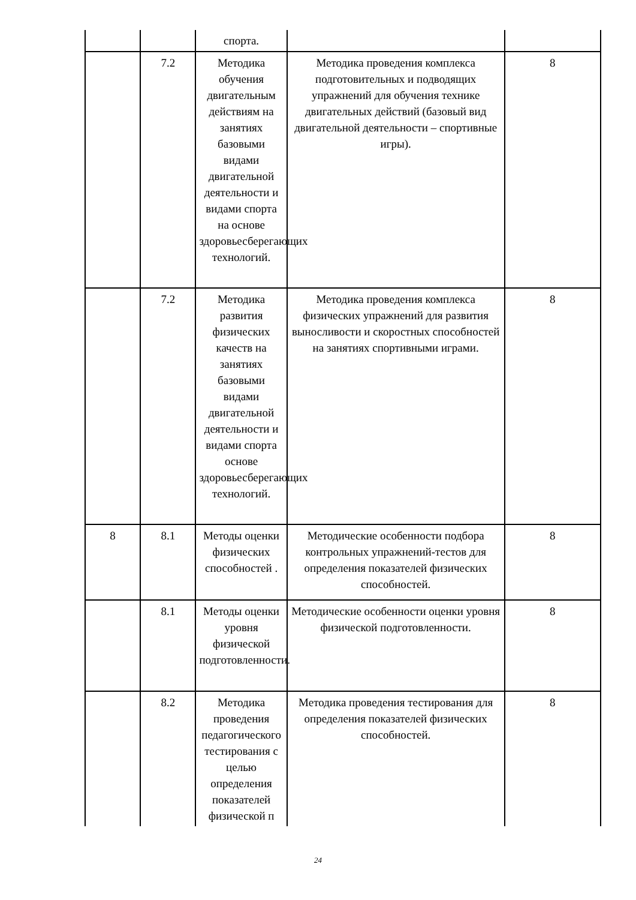| | | спорта. | | |
| | 7.2 | Методика обучения двигательным действиям на занятиях базовыми видами двигательной деятельности и видами спорта на основе здоровьесберегающих технологий. | Методика проведения комплекса подготовительных и подводящих упражнений для обучения технике двигательных действий (базовый вид двигательной деятельности – спортивные игры). | 8 |
| | 7.2 | Методика развития физических качеств на занятиях базовыми видами двигательной деятельности и видами спорта основе здоровьесберегающих технологий. | Методика проведения комплекса физических упражнений для развития выносливости и скоростных способностей на занятиях спортивными играми. | 8 |
| 8 | 8.1 | Методы оценки физических способностей . | Методические особенности подбора контрольных упражнений-тестов для определения показателей физических способностей. | 8 |
| | 8.1 | Методы оценки уровня физической подготовленности. | Методические особенности оценки уровня физической подготовленности. | 8 |
| | 8.2 | Методика проведения педагогического тестирования с целью определения показателей физической п | Методика проведения тестирования для определения показателей физических способностей. | 8 |
24